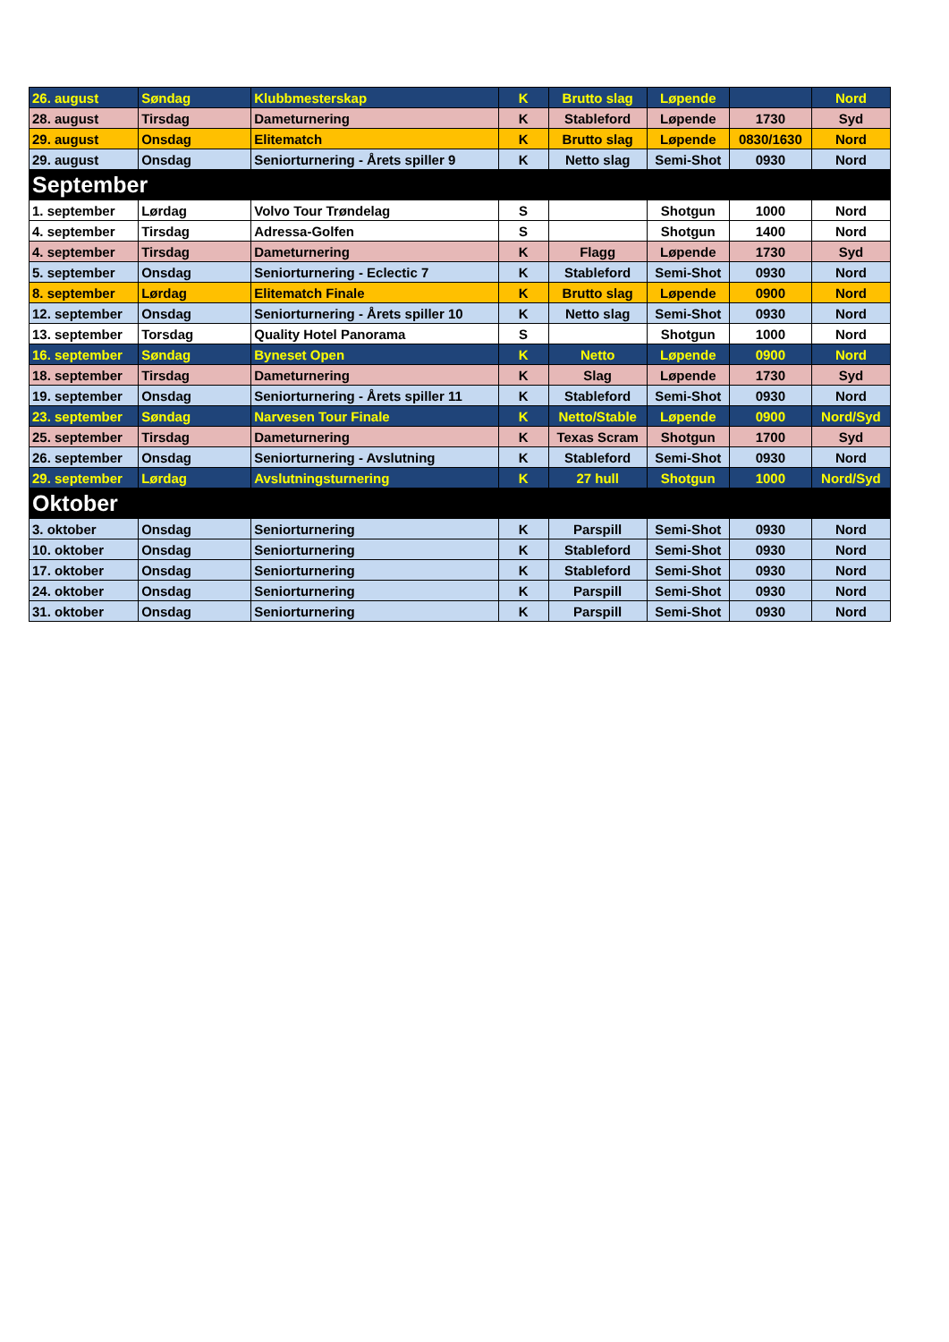| 26. august | Søndag | Klubbmesterskap | K | Brutto slag | Løpende | | Nord |
| 28. august | Tirsdag | Dameturnering | K | Stableford | Løpende | 1730 | Syd |
| 29. august | Onsdag | Elitematch | K | Brutto slag | Løpende | 0830/1630 | Nord |
| 29. august | Onsdag | Seniorturnering - Årets spiller 9 | K | Netto slag | Semi-Shot | 0930 | Nord |
| September | | | | | | | |
| 1. september | Lørdag | Volvo Tour Trøndelag | S | | Shotgun | 1000 | Nord |
| 4. september | Tirsdag | Adressa-Golfen | S | | Shotgun | 1400 | Nord |
| 4. september | Tirsdag | Dameturnering | K | Flagg | Løpende | 1730 | Syd |
| 5. september | Onsdag | Seniorturnering - Eclectic 7 | K | Stableford | Semi-Shot | 0930 | Nord |
| 8. september | Lørdag | Elitematch Finale | K | Brutto slag | Løpende | 0900 | Nord |
| 12. september | Onsdag | Seniorturnering - Årets spiller 10 | K | Netto slag | Semi-Shot | 0930 | Nord |
| 13. september | Torsdag | Quality Hotel Panorama | S | | Shotgun | 1000 | Nord |
| 16. september | Søndag | Byneset Open | K | Netto | Løpende | 0900 | Nord |
| 18. september | Tirsdag | Dameturnering | K | Slag | Løpende | 1730 | Syd |
| 19. september | Onsdag | Seniorturnering - Årets spiller 11 | K | Stableford | Semi-Shot | 0930 | Nord |
| 23. september | Søndag | Narvesen Tour Finale | K | Netto/Stable | Løpende | 0900 | Nord/Syd |
| 25. september | Tirsdag | Dameturnering | K | Texas Scram | Shotgun | 1700 | Syd |
| 26. september | Onsdag | Seniorturnering - Avslutning | K | Stableford | Semi-Shot | 0930 | Nord |
| 29. september | Lørdag | Avslutningsturnering | K | 27 hull | Shotgun | 1000 | Nord/Syd |
| Oktober | | | | | | | |
| 3. oktober | Onsdag | Seniorturnering | K | Parspill | Semi-Shot | 0930 | Nord |
| 10. oktober | Onsdag | Seniorturnering | K | Stableford | Semi-Shot | 0930 | Nord |
| 17. oktober | Onsdag | Seniorturnering | K | Stableford | Semi-Shot | 0930 | Nord |
| 24. oktober | Onsdag | Seniorturnering | K | Parspill | Semi-Shot | 0930 | Nord |
| 31. oktober | Onsdag | Seniorturnering | K | Parspill | Semi-Shot | 0930 | Nord |